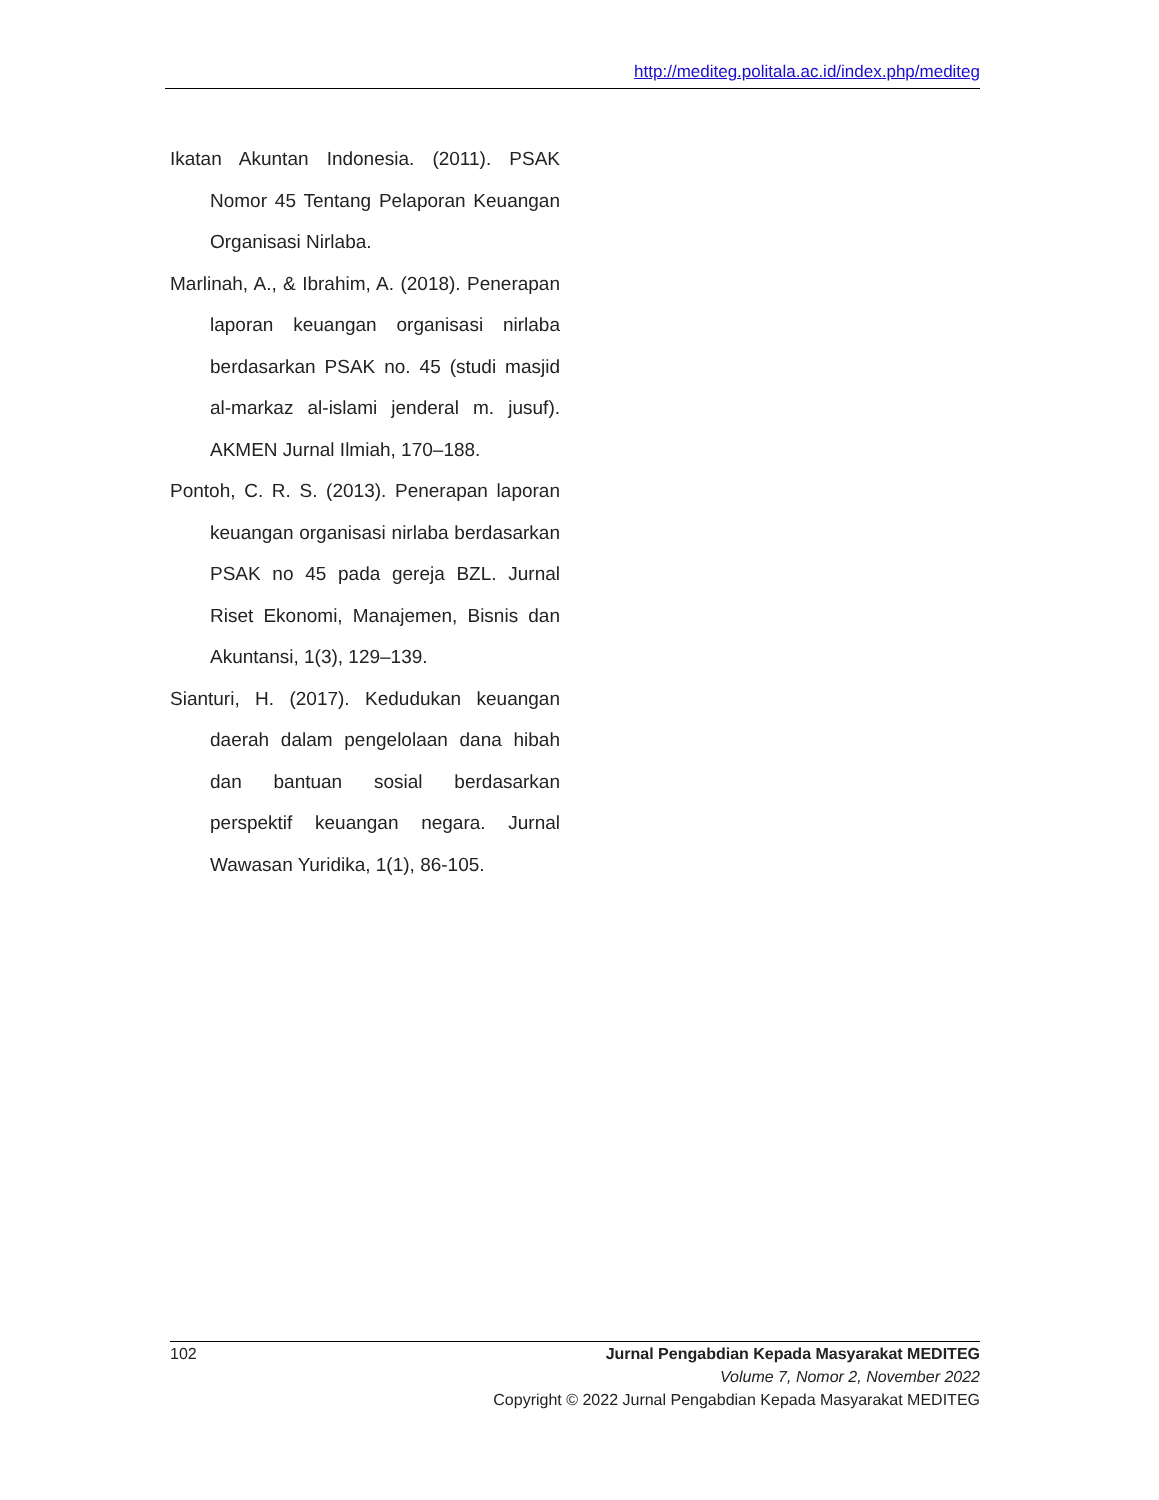http://mediteg.politala.ac.id/index.php/mediteg
Ikatan Akuntan Indonesia. (2011). PSAK Nomor 45 Tentang Pelaporan Keuangan Organisasi Nirlaba.
Marlinah, A., & Ibrahim, A. (2018). Penerapan laporan keuangan organisasi nirlaba berdasarkan PSAK no. 45 (studi masjid al-markaz al-islami jenderal m. jusuf). AKMEN Jurnal Ilmiah, 170–188.
Pontoh, C. R. S. (2013). Penerapan laporan keuangan organisasi nirlaba berdasarkan PSAK no 45 pada gereja BZL. Jurnal Riset Ekonomi, Manajemen, Bisnis dan Akuntansi, 1(3), 129–139.
Sianturi, H. (2017). Kedudukan keuangan daerah dalam pengelolaan dana hibah dan bantuan sosial berdasarkan perspektif keuangan negara. Jurnal Wawasan Yuridika, 1(1), 86-105.
102 Jurnal Pengabdian Kepada Masyarakat MEDITEG
Volume 7, Nomor 2, November 2022
Copyright © 2022 Jurnal Pengabdian Kepada Masyarakat MEDITEG